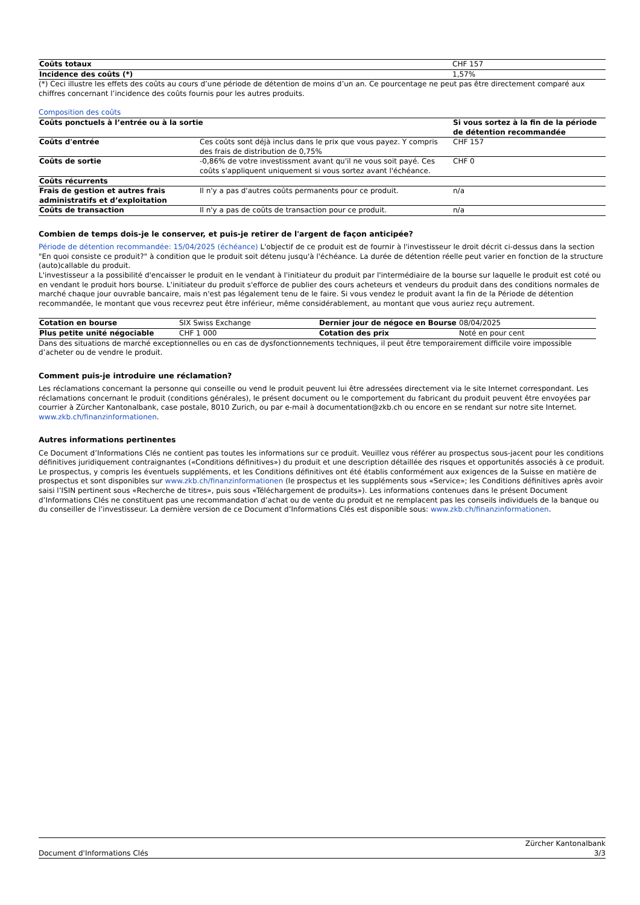| Coûts totaux | CHF 157 |
| Incidence des coûts (*) | 1,57% |
(*) Ceci illustre les effets des coûts au cours d’une période de détention de moins d’un an. Ce pourcentage ne peut pas être directement comparé aux chiffres concernant l’incidence des coûts fournis pour les autres produits.
Composition des coûts
| Coûts ponctuels à l’entrée ou à la sortie | | Si vous sortez à la fin de la période de détention recommandée |
| --- | --- | --- |
| Coûts d'entrée | Ces coûts sont déjà inclus dans le prix que vous payez. Y compris des frais de distribution de 0,75% | CHF 157 |
| Coûts de sortie | -0,86% de votre investissment avant qu'il ne vous soit payé. Ces coûts s'appliquent uniquement si vous sortez avant l'échéance. | CHF 0 |
| Coûts récurrents | | |
| Frais de gestion et autres frais administratifs et d’exploitation | Il n'y a pas d'autres coûts permanents pour ce produit. | n/a |
| Coûts de transaction | Il n'y a pas de coûts de transaction pour ce produit. | n/a |
Combien de temps dois-je le conserver, et puis-je retirer de l'argent de façon anticipée?
Période de détention recommandée: 15/04/2025 (échéance) L'objectif de ce produit est de fournir à l'investisseur le droit décrit ci-dessus dans la section "En quoi consiste ce produit?" à condition que le produit soit détenu jusqu'à l'échéance. La durée de détention réelle peut varier en fonction de la structure (auto)callable du produit.
L'investisseur a la possibilité d'encaisser le produit en le vendant à l'initiateur du produit par l'intermédiaire de la bourse sur laquelle le produit est coté ou en vendant le produit hors bourse. L'initiateur du produit s'efforce de publier des cours acheteurs et vendeurs du produit dans des conditions normales de marché chaque jour ouvrable bancaire, mais n'est pas légalement tenu de le faire. Si vous vendez le produit avant la fin de la Période de détention recommandée, le montant que vous recevrez peut être inférieur, même considérablement, au montant que vous auriez reçu autrement.
| Cotation en bourse | SIX Swiss Exchange | Dernier jour de négoce en Bourse | 08/04/2025 |
| Plus petite unité négociable | CHF 1 000 | Cotation des prix | Noté en pour cent |
Dans des situations de marché exceptionnelles ou en cas de dysfonctionnements techniques, il peut être temporairement difficile voire impossible d’acheter ou de vendre le produit.
Comment puis-je introduire une réclamation?
Les réclamations concernant la personne qui conseille ou vend le produit peuvent lui être adressées directement via le site Internet correspondant. Les réclamations concernant le produit (conditions générales), le présent document ou le comportement du fabricant du produit peuvent être envoyées par courrier à Zürcher Kantonalbank, case postale, 8010 Zurich, ou par e-mail à documentation@zkb.ch ou encore en se rendant sur notre site Internet. www.zkb.ch/finanzinformationen.
Autres informations pertinentes
Ce Document d’Informations Clés ne contient pas toutes les informations sur ce produit. Veuillez vous référer au prospectus sous-jacent pour les conditions définitives juridiquement contraignantes («Conditions définitives») du produit et une description détaillée des risques et opportunités associés à ce produit. Le prospectus, y compris les éventuels suppléments, et les Conditions définitives ont été établis conformément aux exigences de la Suisse en matière de prospectus et sont disponibles sur www.zkb.ch/finanzinformationen (le prospectus et les suppléments sous «Service»; les Conditions définitives après avoir saisi l’ISIN pertinent sous «Recherche de titres», puis sous «Téléchargement de produits»). Les informations contenues dans le présent Document d’Informations Clés ne constituent pas une recommandation d’achat ou de vente du produit et ne remplacent pas les conseils individuels de la banque ou du conseiller de l’investisseur. La dernière version de ce Document d’Informations Clés est disponible sous: www.zkb.ch/finanzinformationen.
Document d'Informations Clés Zürcher Kantonalbank
3/3